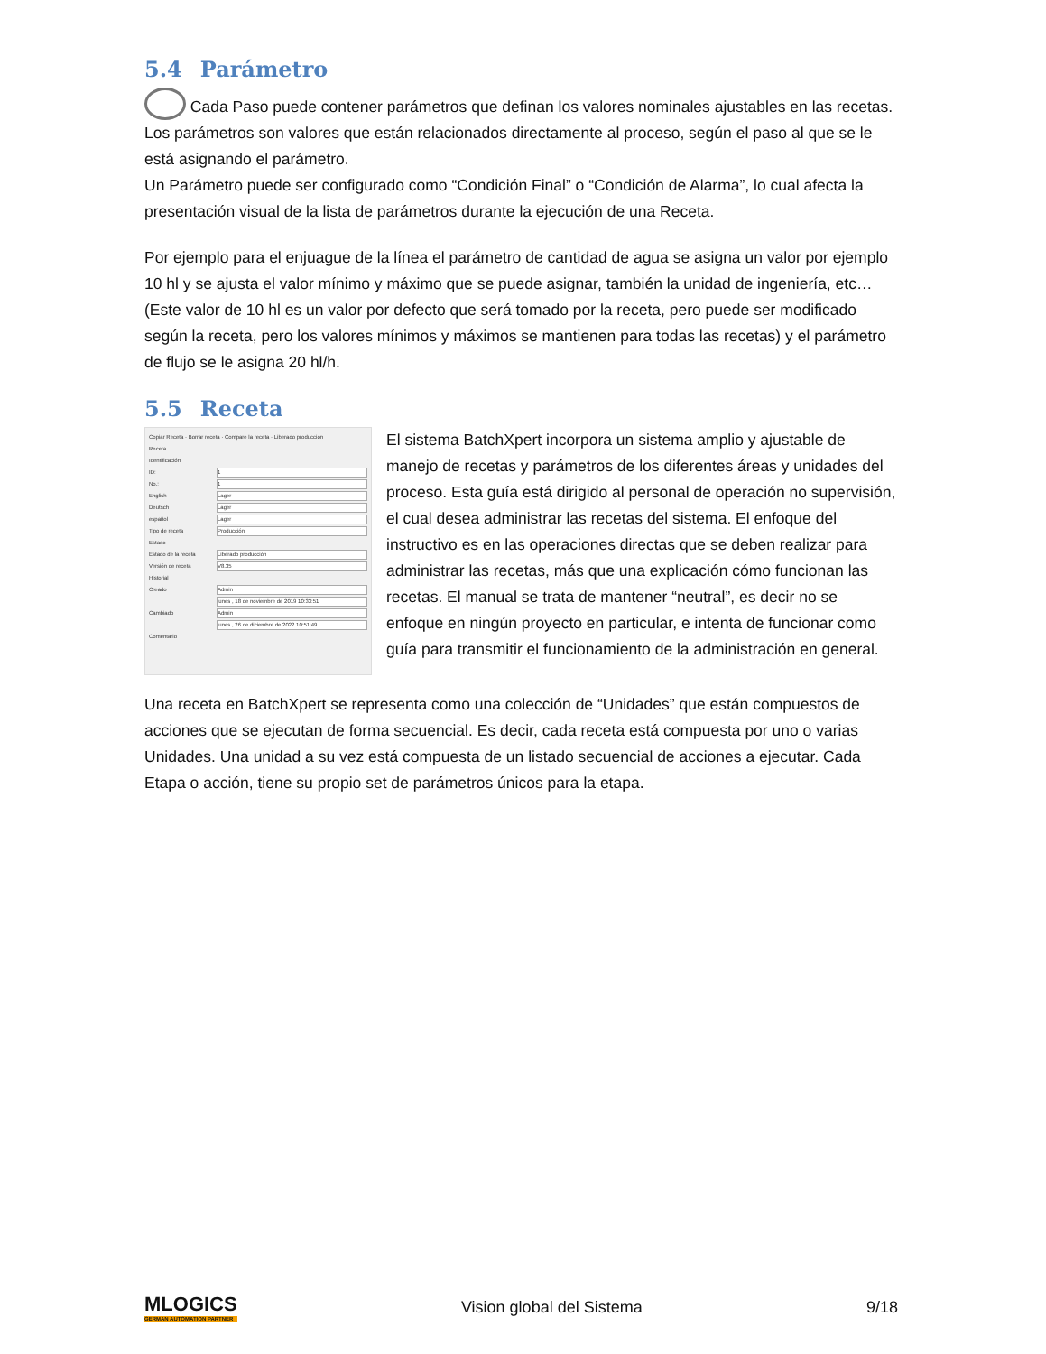5.4 Parámetro
Cada Paso puede contener parámetros que definan los valores nominales ajustables en las recetas. Los parámetros son valores que están relacionados directamente al proceso, según el paso al que se le está asignando el parámetro.
Un Parámetro puede ser configurado como “Condición Final” o “Condición de Alarma”, lo cual afecta la presentación visual de la lista de parámetros durante la ejecución de una Receta.
Por ejemplo para el enjuague de la línea el parámetro de cantidad de agua se asigna un valor por ejemplo 10 hl y se ajusta el valor mínimo y máximo que se puede asignar, también la unidad de ingeniería, etc… (Este valor de 10 hl es un valor por defecto que será tomado por la receta, pero puede ser modificado según la receta, pero los valores mínimos y máximos se mantienen para todas las recetas) y el parámetro de flujo se le asigna 20 hl/h.
5.5 Receta
Copiar Receta · Borrar receta · Compare la receta · Liberado producción
Receta
Identificación
ID: 1
No.: 1
English Lager
Deutsch Lager
español Lager
Tipo de receta Producción
Estado
Estado de la receta Liberado producción
Versión de receta V8.35
Historial
Creado Admin
lunes , 18 de noviembre de 2019 10:33:51
Cambiado Admin
lunes , 26 de diciembre de 2022 10:51:49
Comentario
El sistema BatchXpert incorpora un sistema amplio y ajustable de manejo de recetas y parámetros de los diferentes áreas y unidades del proceso. Esta guía está dirigido al personal de operación no supervisión, el cual desea administrar las recetas del sistema. El enfoque del instructivo es en las operaciones directas que se deben realizar para administrar las recetas, más que una explicación cómo funcionan las recetas. El manual se trata de mantener “neutral”, es decir no se enfoque en ningún proyecto en particular, e intenta de funcionar como guía para transmitir el funcionamiento de la administración en general.
Una receta en BatchXpert se representa como una colección de “Unidades” que están compuestos de acciones que se ejecutan de forma secuencial. Es decir, cada receta está compuesta por uno o varias Unidades. Una unidad a su vez está compuesta de un listado secuencial de acciones a ejecutar. Cada Etapa o acción, tiene su propio set de parámetros únicos para la etapa.
MLOGICS
GERMAN AUTOMATION PARTNER
Vision global del Sistema 9/18